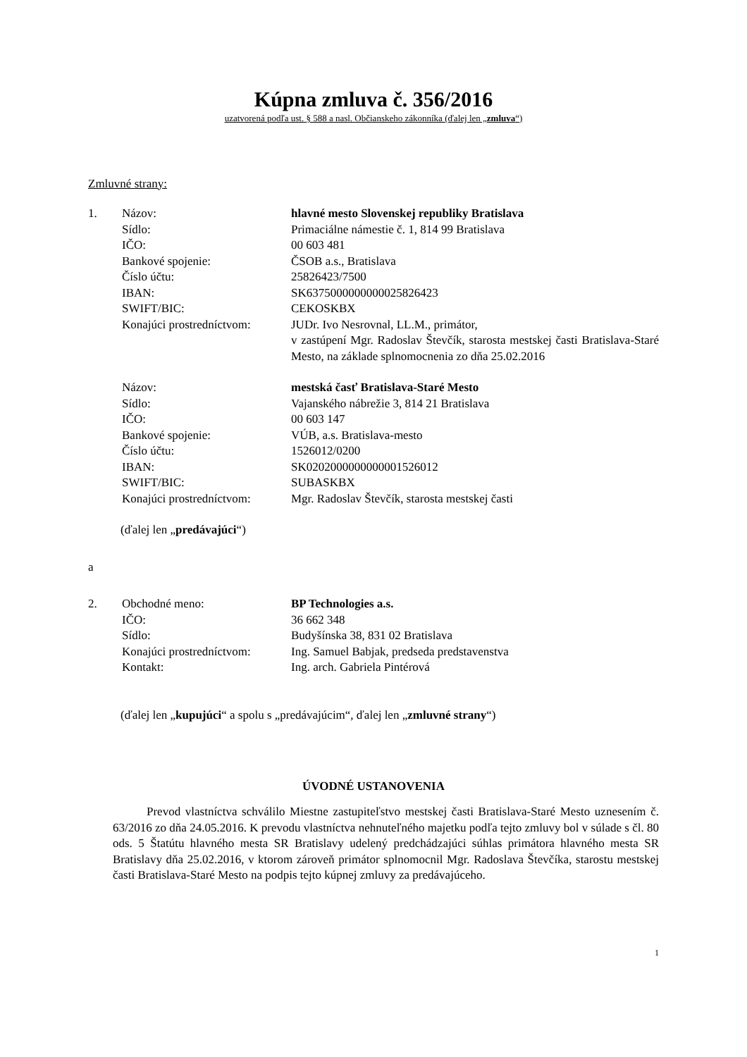Kúpna zmluva č. 356/2016
uzatvorená podľa ust. § 588 a nasl. Občianskeho zákonníka (ďalej len „zmluva“)
Zmluvné strany:
1. Názov: hlavné mesto Slovenskej republiky Bratislava
Sídlo: Primaciálne námestie č. 1, 814 99 Bratislava
IČO: 00 603 481
Bankové spojenie: ČSOB a.s., Bratislava
Číslo účtu: 25826423/7500
IBAN: SK6375000000000025826423
SWIFT/BIC: CEKOSKBX
Konajúci prostredníctvom:
JUDr. Ivo Nesrovnal, LL.M., primátor,
v zastúpení Mgr. Radoslav Števčík, starosta mestskej časti Bratislava-Staré Mesto, na základe splnomocnenia zo dňa 25.02.2016
Názov: mestská časť Bratislava-Staré Mesto
Sídlo: Vajanského nábrežie 3, 814 21 Bratislava
IČO: 00 603 147
Bankové spojenie: VÚB, a.s. Bratislava-mesto
Číslo účtu: 1526012/0200
IBAN: SK0202000000000001526012
SWIFT/BIC: SUBASKBX
Konajúci prostredníctvom:
Mgr. Radoslav Števčík, starosta mestskej časti
(ďalej len „predávajúci“)
a
2. Obchodné meno: BP Technologies a.s.
IČO: 36 662 348
Sídlo: Budyšínska 38, 831 02 Bratislava
Konajúci prostredníctvom:
Ing. Samuel Babjak, predseda predstavenstva
Kontakt: Ing. arch. Gabriela Pintérová
(ďalej len „kupujúci“ a spolu s „predávajúcim“, ďalej len „zmluvné strany“)
ÚVODNÉ USTANOVENIA
Prevod vlastníctva schválilo Miestne zastupiteľstvo mestskej časti Bratislava-Staré Mesto uznesením č. 63/2016 zo dňa 24.05.2016. K prevodu vlastníctva nehnuteľného majetku podľa tejto zmluvy bol v súlade s čl. 80 ods. 5 Štatútu hlavného mesta SR Bratislavy udelený predchádzajúci súhlas primátora hlavného mesta SR Bratislavy dňa 25.02.2016, v ktorom zároveň primátor splnomocnil Mgr. Radoslava Števčíka, starostu mestskej časti Bratislava-Staré Mesto na podpis tejto kúpnej zmluvy za predávajúceho.
1